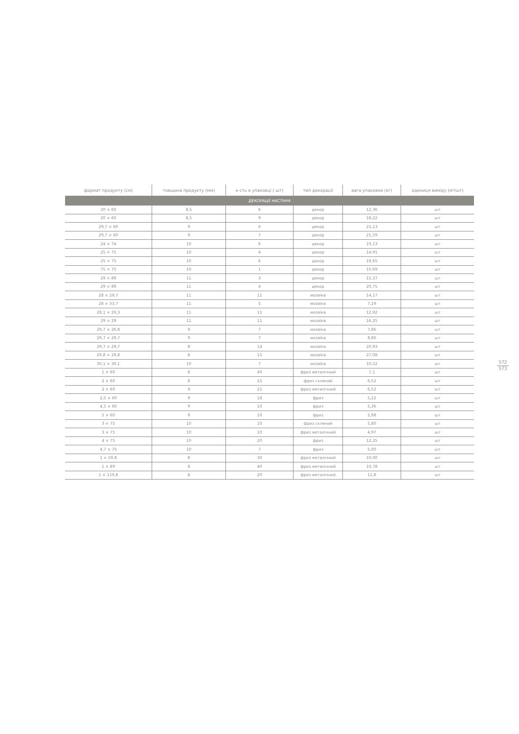| формат продукту (см) | товщина продукту (мм) | к-сть в упаковці ( шт) | тип декорації | вага упаковки (кг) | одиниця виміру (м²/шт) |
| --- | --- | --- | --- | --- | --- |
| ДЕКОРАЦІЇ НАСТІННІ | | | | | |
| 20 × 60 | 8,5 | 6 | декор | 12,36 | шт |
| 20 × 60 | 8,5 | 9 | декор | 18,22 | шт |
| 29,7 × 60 | 9 | 6 | декор | 21,13 | шт |
| 29,7 × 60 | 9 | 7 | декор | 21,59 | шт |
| 24 × 74 | 10 | 6 | декор | 19,13 | шт |
| 25 × 75 | 10 | 4 | декор | 14,91 | шт |
| 25 × 75 | 10 | 6 | декор | 19,65 | шт |
| 75 × 75 | 10 | 1 | декор | 10,69 | шт |
| 29 × 89 | 11 | 3 | декор | 15,37 | шт |
| 29 × 89 | 11 | 4 | декор | 20,75 | шт |
| 28 × 29,7 | 11 | 11 | мозаїка | 14,17 | шт |
| 28 × 33,7 | 11 | 5 | мозаїка | 7,19 | шт |
| 28,1 × 29,3 | 11 | 11 | мозаїка | 12,92 | шт |
| 29 × 29 | 11 | 11 | мозаїка | 16,25 | шт |
| 29,7 × 26,8 | 9 | 7 | мозаїка | 7,86 | шт |
| 29,7 × 29,7 | 9 | 7 | мозаїка | 8,86 | шт |
| 29,7 × 29,7 | 8 | 14 | мозаїка | 20,93 | шт |
| 29,8 × 29,8 | 8 | 15 | мозаїка | 27,08 | шт |
| 30,1 × 30,1 | 10 | 7 | мозаїка | 10,52 | шт |
| 1 × 60 | 8 | 40 | фриз металічний | 7,1 | шт |
| 2 × 60 | 8 | 21 | фриз скляний | 6,52 | шт |
| 2 × 60 | 9 | 21 | фриз металічний | 6,52 | шт |
| 2,5 × 60 | 9 | 18 | фриз | 5,22 | шт |
| 4,5 × 60 | 9 | 10 | фриз | 5,36 | шт |
| 5 × 60 | 9 | 10 | фриз | 5,98 | шт |
| 3 × 75 | 10 | 10 | фриз скляний | 5,80 | шт |
| 3 × 75 | 10 | 10 | фриз металічний | 4,97 | шт |
| 4 × 75 | 10 | 20 | фриз | 12,25 | шт |
| 4,7 × 75 | 10 | 7 | фриз | 5,00 | шт |
| 1 × 59,8 | 8 | 30 | фриз металічний | 10,00 | шт |
| 1 × 89 | 8 | 40 | фриз металічний | 10,78 | шт |
| 1 × 119,8 | 8 | 20 | фриз металічний | 11,8 | шт |
572
573